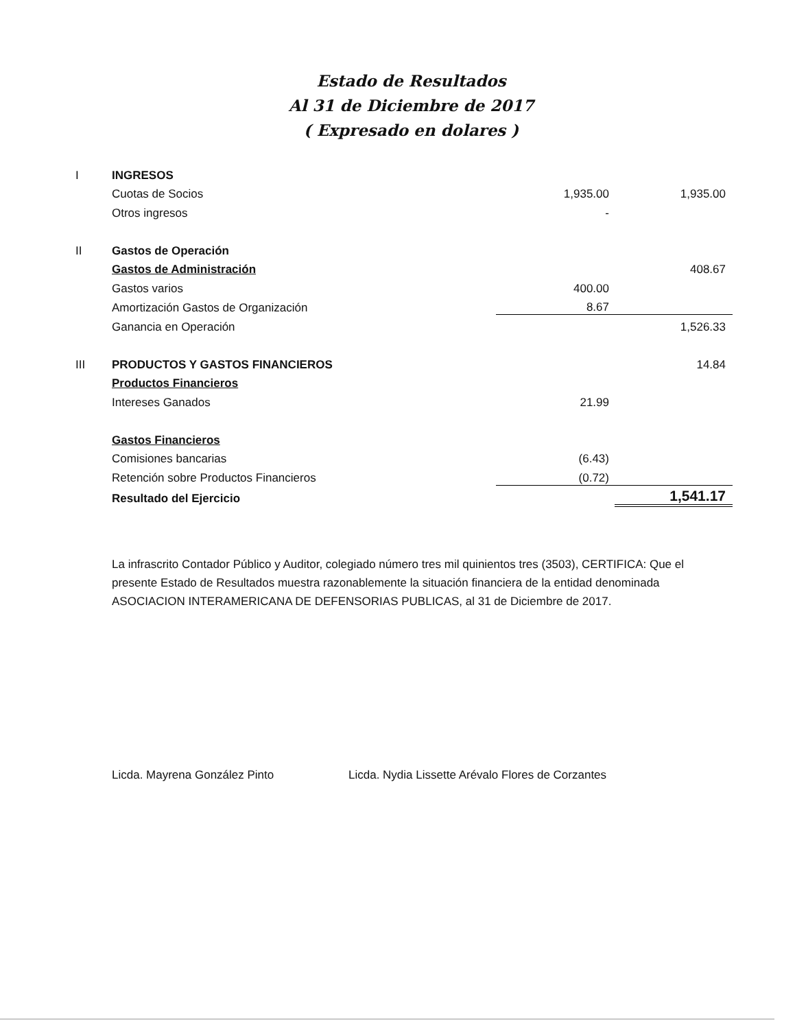Estado de Resultados
Al 31 de Diciembre de 2017
( Expresado en dolares )
| I | INGRESOS | | |
| | Cuotas de Socios | 1,935.00 | 1,935.00 |
| | Otros ingresos | - | |
| II | Gastos de Operación | | |
| | Gastos de Administración | | 408.67 |
| | Gastos varios | 400.00 | |
| | Amortización Gastos de Organización | 8.67 | |
| | Ganancia en Operación | | 1,526.33 |
| III | PRODUCTOS Y GASTOS FINANCIEROS | | 14.84 |
| | Productos Financieros | | |
| | Intereses Ganados | 21.99 | |
| | Gastos Financieros | | |
| | Comisiones bancarias | (6.43) | |
| | Retención sobre Productos Financieros | (0.72) | |
| | Resultado del Ejercicio | | 1,541.17 |
La infrascrito Contador Público y Auditor, colegiado número tres mil quinientos tres (3503), CERTIFICA: Que el presente Estado de Resultados muestra razonablemente la situación financiera de la entidad denominada ASOCIACION INTERAMERICANA DE DEFENSORIAS PUBLICAS, al 31 de Diciembre de 2017.
Licda. Mayrena González Pinto Licda. Nydia Lissette Arévalo Flores de Corzantes